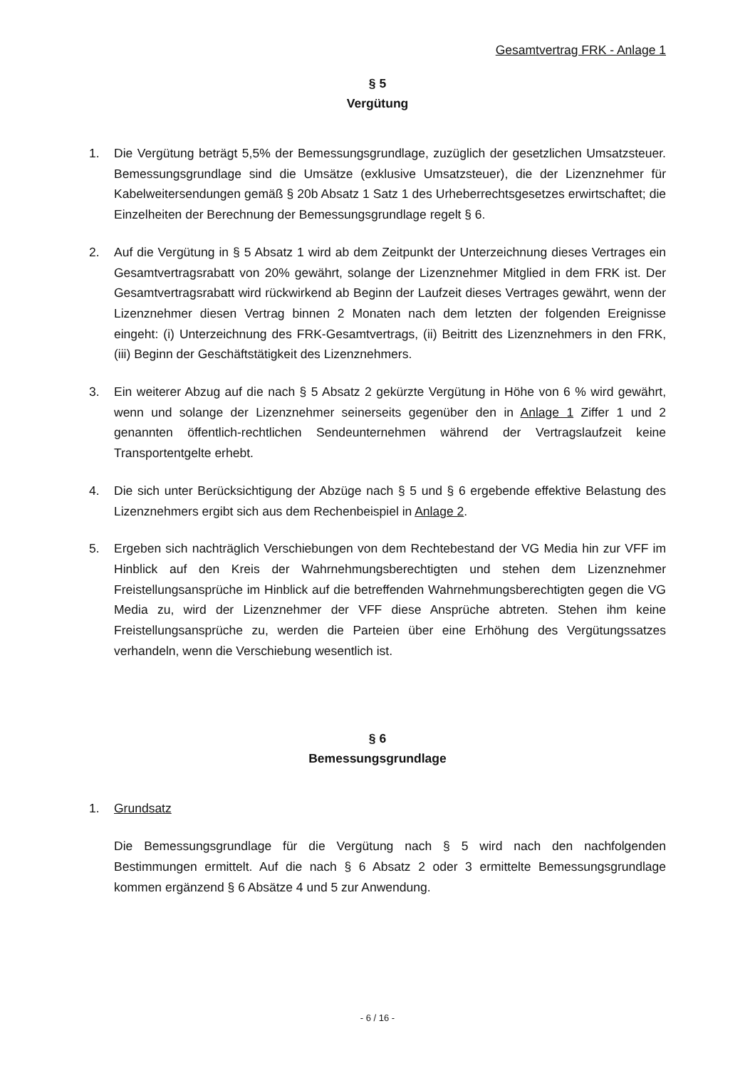Gesamtvertrag FRK - Anlage 1
§ 5
Vergütung
1. Die Vergütung beträgt 5,5% der Bemessungsgrundlage, zuzüglich der gesetzlichen Umsatzsteuer. Bemessungsgrundlage sind die Umsätze (exklusive Umsatzsteuer), die der Lizenznehmer für Kabelweitersendungen gemäß § 20b Absatz 1 Satz 1 des Urheberrechtsgesetzes erwirtschaftet; die Einzelheiten der Berechnung der Bemessungsgrundlage regelt § 6.
2. Auf die Vergütung in § 5 Absatz 1 wird ab dem Zeitpunkt der Unterzeichnung dieses Vertrages ein Gesamtvertragsrabatt von 20% gewährt, solange der Lizenznehmer Mitglied in dem FRK ist. Der Gesamtvertragsrabatt wird rückwirkend ab Beginn der Laufzeit dieses Vertrages gewährt, wenn der Lizenznehmer diesen Vertrag binnen 2 Monaten nach dem letzten der folgenden Ereignisse eingeht: (i) Unterzeichnung des FRK-Gesamtvertrags, (ii) Beitritt des Lizenznehmers in den FRK, (iii) Beginn der Geschäftstätigkeit des Lizenznehmers.
3. Ein weiterer Abzug auf die nach § 5 Absatz 2 gekürzte Vergütung in Höhe von 6 % wird gewährt, wenn und solange der Lizenznehmer seinerseits gegenüber den in Anlage 1 Ziffer 1 und 2 genannten öffentlich-rechtlichen Sendeunternehmen während der Vertragslaufzeit keine Transportentgelte erhebt.
4. Die sich unter Berücksichtigung der Abzüge nach § 5 und § 6 ergebende effektive Belastung des Lizenznehmers ergibt sich aus dem Rechenbeispiel in Anlage 2.
5. Ergeben sich nachträglich Verschiebungen von dem Rechtebestand der VG Media hin zur VFF im Hinblick auf den Kreis der Wahrnehmungsberechtigten und stehen dem Lizenznehmer Freistellungsansprüche im Hinblick auf die betreffenden Wahrnehmungsberechtigten gegen die VG Media zu, wird der Lizenznehmer der VFF diese Ansprüche abtreten. Stehen ihm keine Freistellungsansprüche zu, werden die Parteien über eine Erhöhung des Vergütungssatzes verhandeln, wenn die Verschiebung wesentlich ist.
§ 6
Bemessungsgrundlage
1. Grundsatz
Die Bemessungsgrundlage für die Vergütung nach § 5 wird nach den nachfolgenden Bestimmungen ermittelt. Auf die nach § 6 Absatz 2 oder 3 ermittelte Bemessungsgrundlage kommen ergänzend § 6 Absätze 4 und 5 zur Anwendung.
- 6 / 16 -